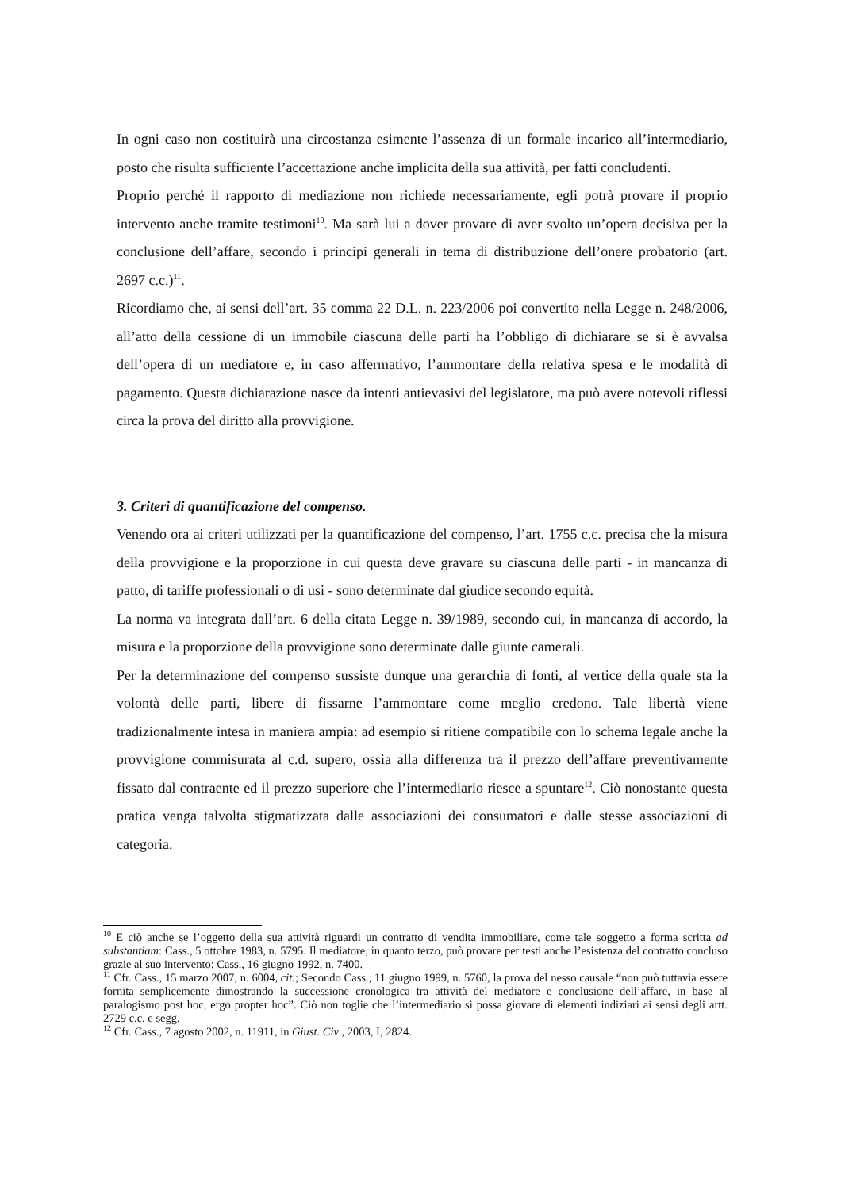In ogni caso non costituirà una circostanza esimente l’assenza di un formale incarico all’intermediario, posto che risulta sufficiente l’accettazione anche implicita della sua attività, per fatti concludenti.
Proprio perché il rapporto di mediazione non richiede necessariamente, egli potrà provare il proprio intervento anche tramite testimoni<sup>10</sup>. Ma sarà lui a dover provare di aver svolto un’opera decisiva per la conclusione dell’affare, secondo i principi generali in tema di distribuzione dell’onere probatorio (art. 2697 c.c.)<sup>11</sup>.
Ricordiamo che, ai sensi dell’art. 35 comma 22 D.L. n. 223/2006 poi convertito nella Legge n. 248/2006, all’atto della cessione di un immobile ciascuna delle parti ha l’obbligo di dichiarare se si è avvalsa dell’opera di un mediatore e, in caso affermativo, l’ammontare della relativa spesa e le modalità di pagamento. Questa dichiarazione nasce da intenti antievasivi del legislatore, ma può avere notevoli riflessi circa la prova del diritto alla provvigione.
3. Criteri di quantificazione del compenso.
Venendo ora ai criteri utilizzati per la quantificazione del compenso, l’art. 1755 c.c. precisa che la misura della provvigione e la proporzione in cui questa deve gravare su ciascuna delle parti - in mancanza di patto, di tariffe professionali o di usi - sono determinate dal giudice secondo equità.
La norma va integrata dall’art. 6 della citata Legge n. 39/1989, secondo cui, in mancanza di accordo, la misura e la proporzione della provvigione sono determinate dalle giunte camerali.
Per la determinazione del compenso sussiste dunque una gerarchia di fonti, al vertice della quale sta la volontà delle parti, libere di fissarne l’ammontare come meglio credono. Tale libertà viene tradizionalmente intesa in maniera ampia: ad esempio si ritiene compatibile con lo schema legale anche la provvigione commisurata al c.d. supero, ossia alla differenza tra il prezzo dell’affare preventivamente fissato dal contraente ed il prezzo superiore che l’intermediario riesce a spuntare<sup>12</sup>. Ciò nonostante questa pratica venga talvolta stigmatizzata dalle associazioni dei consumatori e dalle stesse associazioni di categoria.
<sup>10</sup> E ciò anche se l’oggetto della sua attività riguardi un contratto di vendita immobiliare, come tale soggetto a forma scritta ad substantiam: Cass., 5 ottobre 1983, n. 5795. Il mediatore, in quanto terzo, può provare per testi anche l’esistenza del contratto concluso grazie al suo intervento: Cass., 16 giugno 1992, n. 7400.
<sup>11</sup> Cfr. Cass., 15 marzo 2007, n. 6004, cit.; Secondo Cass., 11 giugno 1999, n. 5760, la prova del nesso causale “non può tuttavia essere fornita semplicemente dimostrando la successione cronologica tra attività del mediatore e conclusione dell’affare, in base al paralogismo post hoc, ergo propter hoc”. Ciò non toglie che l’intermediario si possa giovare di elementi indiziari ai sensi degli artt. 2729 c.c. e segg.
<sup>12</sup> Cfr. Cass., 7 agosto 2002, n. 11911, in Giust. Civ., 2003, I, 2824.